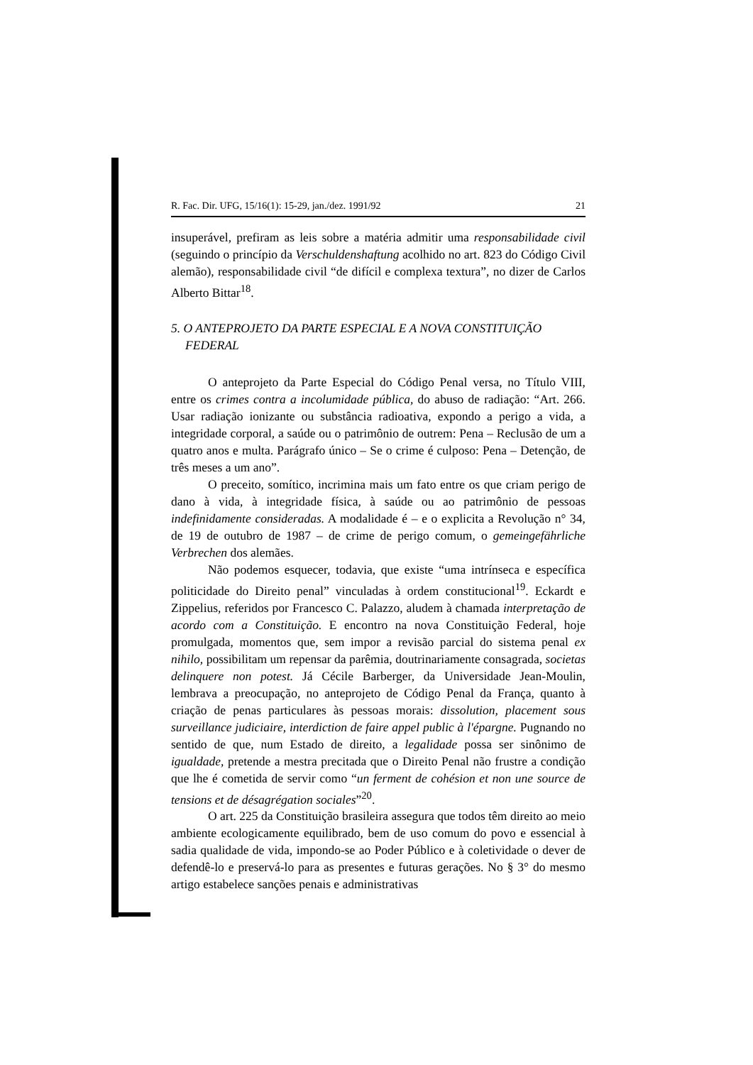R. Fac. Dir. UFG, 15/16(1): 15-29, jan./dez. 1991/92 21
insuperável, prefiram as leis sobre a matéria admitir uma responsabilidade civil (seguindo o princípio da Verschuldenshaftung acolhido no art. 823 do Código Civil alemão), responsabilidade civil “de difícil e complexa textura”, no dizer de Carlos Alberto Bittar<sup>18</sup>.
5. O ANTEPROJETO DA PARTE ESPECIAL E A NOVA CONSTITUIÇÃO FEDERAL
O anteprojeto da Parte Especial do Código Penal versa, no Título VIII, entre os crimes contra a incolumidade pública, do abuso de radiação: “Art. 266. Usar radiação ionizante ou substância radioativa, expondo a perigo a vida, a integridade corporal, a saúde ou o patrimônio de outrem: Pena – Reclusão de um a quatro anos e multa. Parágrafo único – Se o crime é culposo: Pena – Detenção, de três meses a um ano”.
O preceito, somítico, incrimina mais um fato entre os que criam perigo de dano à vida, à integridade física, à saúde ou ao patrimônio de pessoas indefinidamente consideradas. A modalidade é – e o explicita a Revolução n° 34, de 19 de outubro de 1987 – de crime de perigo comum, o gemeingefährliche Verbrechen dos alemães.
Não podemos esquecer, todavia, que existe “uma intrínseca e específica politicidade do Direito penal” vinculadas à ordem constitucional<sup>19</sup>. Eckardt e Zippelius, referidos por Francesco C. Palazzo, aludem à chamada interpretação de acordo com a Constituição. E encontro na nova Constituição Federal, hoje promulgada, momentos que, sem impor a revisão parcial do sistema penal ex nihilo, possibilitam um repensar da parêmia, doutrinariamente consagrada, societas delinquere non potest. Já Cécile Barberger, da Universidade Jean-Moulin, lembrava a preocupação, no anteprojeto de Código Penal da França, quanto à criação de penas particulares às pessoas morais: dissolution, placement sous surveillance judiciaire, interdiction de faire appel public à l'épargne. Pugnando no sentido de que, num Estado de direito, a legalidade possa ser sinônimo de igualdade, pretende a mestra precitada que o Direito Penal não frustre a condição que lhe é cometida de servir como “un ferment de cohésion et non une source de tensions et de désagrégation sociales”<sup>20</sup>.
O art. 225 da Constituição brasileira assegura que todos têm direito ao meio ambiente ecologicamente equilibrado, bem de uso comum do povo e essencial à sadia qualidade de vida, impondo-se ao Poder Público e à coletividade o dever de defendê-lo e preservá-lo para as presentes e futuras gerações. No § 3° do mesmo artigo estabelece sanções penais e administrativas